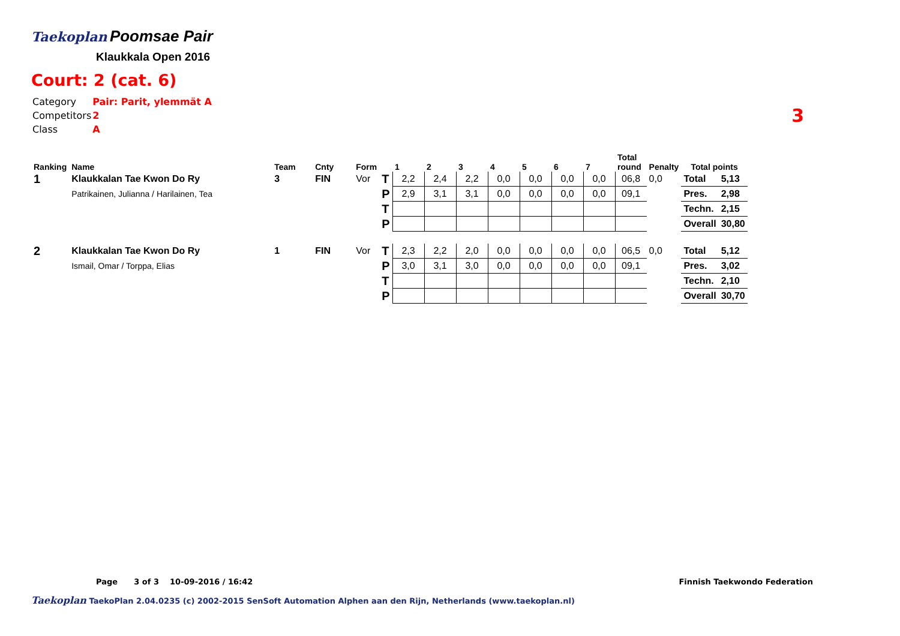Taekoplan
Poomsae Pair
Klaukkala Open 2016
Court: 2 (cat. 6)
| Category | Pair: Parit, ylemmät A |
| Competitors | 2 |
| Class | A |
3
| Ranking | Name | Team | Cnty | Form | | 1 | 2 | 3 | 4 | 5 | 6 | 7 | Total round | Penalty | Total points | |
| --- | --- | --- | --- | --- | --- | --- | --- | --- | --- | --- | --- | --- | --- | --- | --- | --- |
| 1 | Klaukkalan Tae Kwon Do Ry | 3 | FIN | Vor | T | 2,2 | 2,4 | 2,2 | 0,0 | 0,0 | 0,0 | 0,0 | 06,8 | 0,0 | Total | 5,13 |
| | Patrikainen, Julianna / Harilainen, Tea | | | | P | 2,9 | 3,1 | 3,1 | 0,0 | 0,0 | 0,0 | 0,0 | 09,1 | | Pres. | 2,98 |
| | | | | | T | | | | | | | | | | Techn. | 2,15 |
| | | | | | P | | | | | | | | | | Overall | 30,80 |
| 2 | Klaukkalan Tae Kwon Do Ry | 1 | FIN | Vor | T | 2,3 | 2,2 | 2,0 | 0,0 | 0,0 | 0,0 | 0,0 | 06,5 | 0,0 | Total | 5,12 |
| | Ismail, Omar / Torppa, Elias | | | | P | 3,0 | 3,1 | 3,0 | 0,0 | 0,0 | 0,0 | 0,0 | 09,1 | | Pres. | 3,02 |
| | | | | | T | | | | | | | | | | Techn. | 2,10 |
| | | | | | P | | | | | | | | | | Overall | 30,70 |
Page 3 of 3 10-09-2016 / 16:42 Finnish Taekwondo Federation
Taekoplan TaekoPlan 2.04.0235 (c) 2002-2015 SenSoft Automation Alphen aan den Rijn, Netherlands (www.taekoplan.nl)